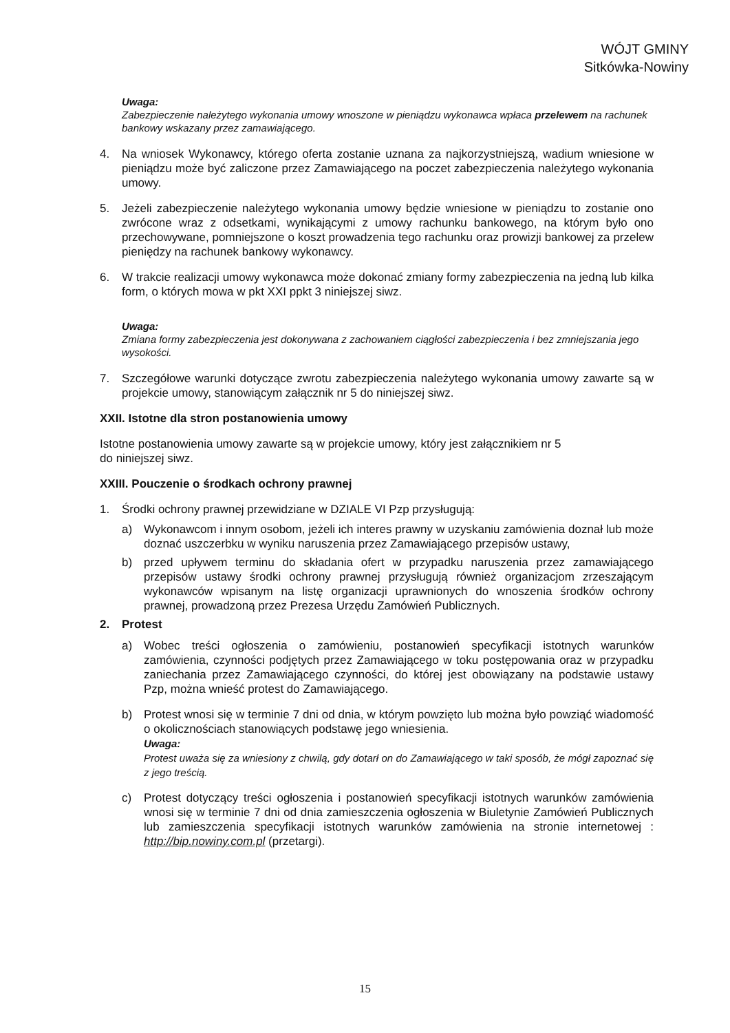WÓJT GMINY
Sitkówka-Nowiny
Uwaga:
Zabezpieczenie należytego wykonania umowy wnoszone w pieniądzu wykonawca wpłaca przelewem na rachunek bankowy wskazany przez zamawiającego.
4. Na wniosek Wykonawcy, którego oferta zostanie uznana za najkorzystniejszą, wadium wniesione w pieniądzu może być zaliczone przez Zamawiającego na poczet zabezpieczenia należytego wykonania umowy.
5. Jeżeli zabezpieczenie należytego wykonania umowy będzie wniesione w pieniądzu to zostanie ono zwrócone wraz z odsetkami, wynikającymi z umowy rachunku bankowego, na którym było ono przechowywane, pomniejszone o koszt prowadzenia tego rachunku oraz prowizji bankowej za przelew pieniędzy na rachunek bankowy wykonawcy.
6. W trakcie realizacji umowy wykonawca może dokonać zmiany formy zabezpieczenia na jedną lub kilka form, o których mowa w pkt XXI ppkt 3 niniejszej siwz.
Uwaga:
Zmiana formy zabezpieczenia jest dokonywana z zachowaniem ciągłości zabezpieczenia i bez zmniejszania jego wysokości.
7. Szczegółowe warunki dotyczące zwrotu zabezpieczenia należytego wykonania umowy zawarte są w projekcie umowy, stanowiącym załącznik nr 5 do niniejszej siwz.
XXII. Istotne dla stron postanowienia umowy
Istotne postanowienia umowy zawarte są w projekcie umowy, który jest załącznikiem nr 5
do niniejszej siwz.
XXIII. Pouczenie o środkach ochrony prawnej
1. Środki ochrony prawnej przewidziane w DZIALE VI Pzp przysługują:
a) Wykonawcom i innym osobom, jeżeli ich interes prawny w uzyskaniu zamówienia doznał lub może doznać uszczerbku w wyniku naruszenia przez Zamawiającego przepisów ustawy,
b) przed upływem terminu do składania ofert w przypadku naruszenia przez zamawiającego przepisów ustawy środki ochrony prawnej przysługują również organizacjom zrzeszającym wykonawców wpisanym na listę organizacji uprawnionych do wnoszenia środków ochrony prawnej, prowadzoną przez Prezesa Urzędu Zamówień Publicznych.
2. Protest
a) Wobec treści ogłoszenia o zamówieniu, postanowień specyfikacji istotnych warunków zamówienia, czynności podjętych przez Zamawiającego w toku postępowania oraz w przypadku zaniechania przez Zamawiającego czynności, do której jest obowiązany na podstawie ustawy Pzp, można wnieść protest do Zamawiającego.
b) Protest wnosi się w terminie 7 dni od dnia, w którym powzięto lub można było powziąć wiadomość o okolicznościach stanowiących podstawę jego wniesienia.
Uwaga:
Protest uważa się za wniesiony z chwilą, gdy dotarł on do Zamawiającego w taki sposób, że mógł zapoznać się z jego treścią.
c) Protest dotyczący treści ogłoszenia i postanowień specyfikacji istotnych warunków zamówienia wnosi się w terminie 7 dni od dnia zamieszczenia ogłoszenia w Biuletynie Zamówień Publicznych lub zamieszczenia specyfikacji istotnych warunków zamówienia na stronie internetowej : http://bip.nowiny.com.pl (przetargi).
15